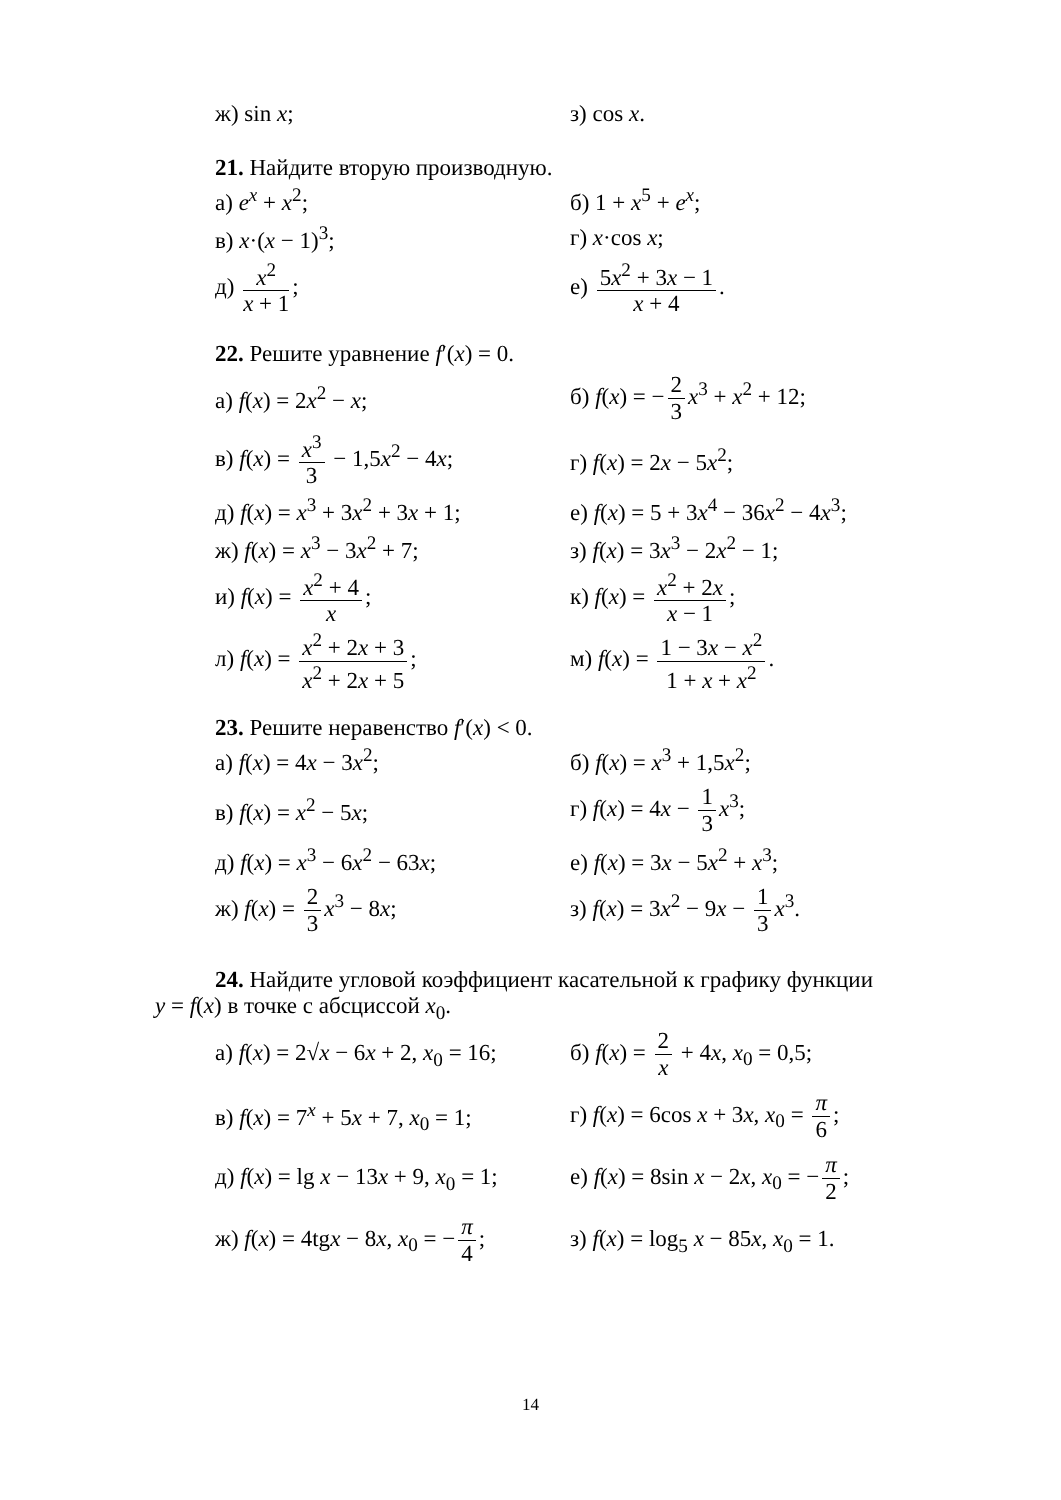ж) sin x; з) cos x.
21. Найдите вторую производную.
а) e<sup>x</sup> + x<sup>2</sup>; б) 1 + x<sup>5</sup> + e<sup>x</sup>;
в) x·(x − 1)<sup>3</sup>; г) x·cos x;
д) x<sup>2</sup> x + 1; е) 5x<sup>2</sup> + 3x − 1 x + 4.
22. Решите уравнение f′(x) = 0.
а) f(x) = 2x<sup>2</sup> − x; б) f(x) = − 2 3 x<sup>3</sup> + x<sup>2</sup> + 12;
в) f(x) = x<sup>3</sup> 3 − 1,5x<sup>2</sup> − 4x; г) f(x) = 2x − 5x<sup>2</sup>;
д) f(x) = x<sup>3</sup> + 3x<sup>2</sup> + 3x + 1;
е) f(x) = 5 + 3x<sup>4</sup> − 36x<sup>2</sup> − 4x<sup>3</sup>;
ж) f(x) = x<sup>3</sup> − 3x<sup>2</sup> + 7; з) f(x) = 3x<sup>3</sup> − 2x<sup>2</sup> − 1;
и) f(x) = x<sup>2</sup> + 4 x; к) f(x) = x<sup>2</sup> + 2x x − 1;
л) f(x) = x<sup>2</sup> + 2x + 3 x<sup>2</sup> + 2x + 5;
м) f(x) = 1 − 3x − x<sup>2</sup> 1 + x + x<sup>2</sup>.
23. Решите неравенство f′(x) < 0.
а) f(x) = 4x − 3x<sup>2</sup>; б) f(x) = x<sup>3</sup> + 1,5x<sup>2</sup>;
в) f(x) = x<sup>2</sup> − 5x; г) f(x) = 4x − 1 3 x<sup>3</sup>;
д) f(x) = x<sup>3</sup> − 6x<sup>2</sup> − 63x; е) f(x) = 3x − 5x<sup>2</sup> + x<sup>3</sup>;
ж) f(x) = 2 3 x<sup>3</sup> − 8x; з) f(x) = 3x<sup>2</sup> − 9x − 1 3 x<sup>3</sup>.
24. Найдите угловой коэффициент касательной к графику функции
y = f(x) в точке с абсциссой x<sub>0</sub>.
а) f(x) = 2√x − 6x + 2, x<sub>0</sub> = 16;
б) f(x) = 2 x + 4x, x<sub>0</sub> = 0,5;
в) f(x) = 7<sup>x</sup> + 5x + 7, x<sub>0</sub> = 1;
г) f(x) = 6cos x + 3x, x<sub>0</sub> = π 6;
д) f(x) = lg x − 13x + 9, x<sub>0</sub> = 1;
е) f(x) = 8sin x − 2x, x<sub>0</sub> = − π 2;
ж) f(x) = 4tgx − 8x, x<sub>0</sub> = − π 4;
з) f(x) = log<sub>5</sub> x − 85x, x<sub>0</sub> = 1.
14